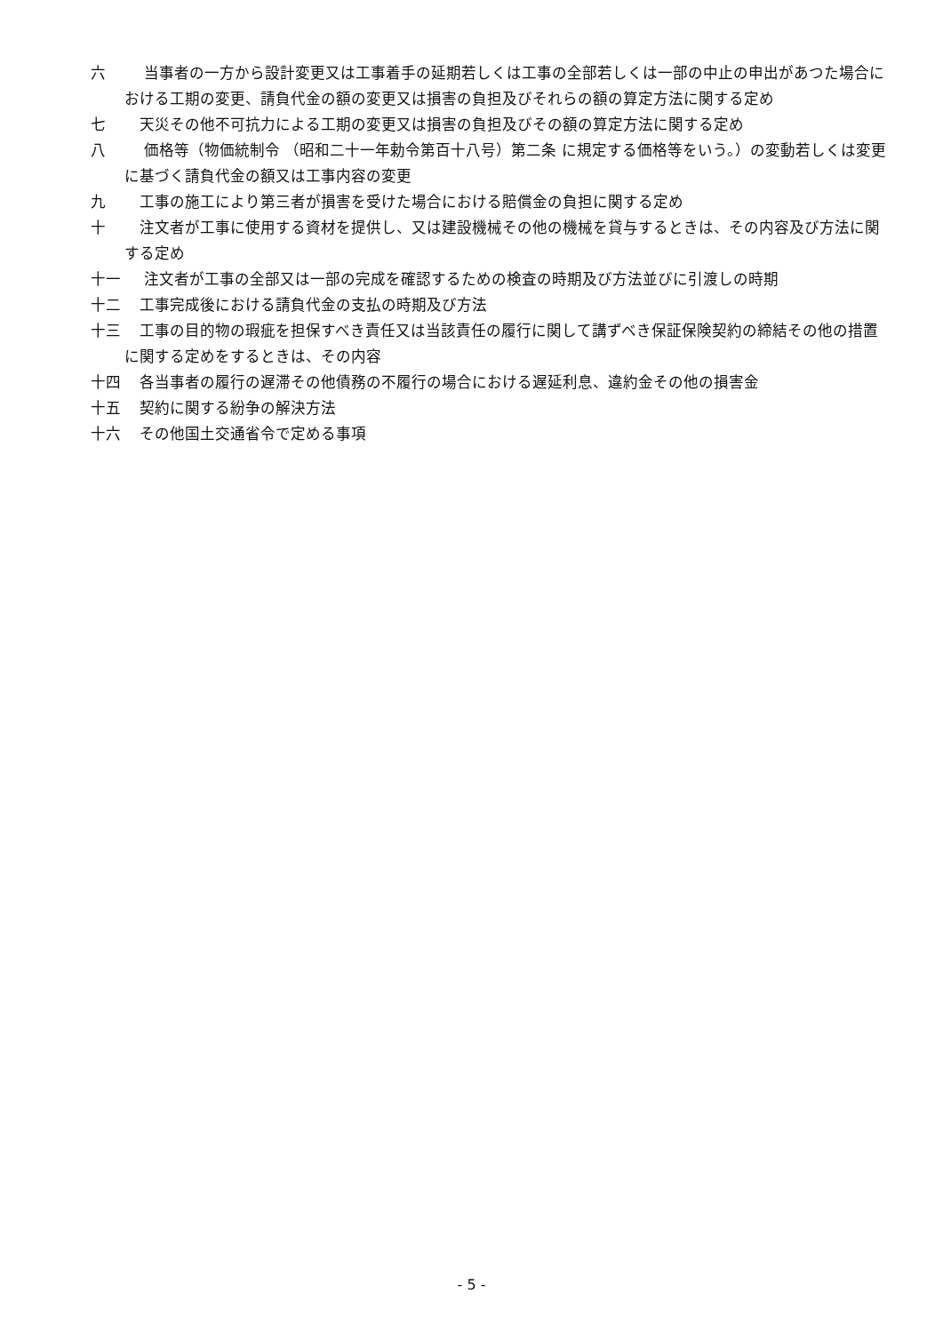六 当事者の一方から設計変更又は工事着手の延期若しくは工事の全部若しくは一部の中止の申出があつた場合における工期の変更、請負代金の額の変更又は損害の負担及びそれらの額の算定方法に関する定め
七 天災その他不可抗力による工期の変更又は損害の負担及びその額の算定方法に関する定め
八 価格等（物価統制令 （昭和二十一年勅令第百十八号）第二条 に規定する価格等をいう。）の変動若しくは変更に基づく請負代金の額又は工事内容の変更
九 工事の施工により第三者が損害を受けた場合における賠償金の負担に関する定め
十 注文者が工事に使用する資材を提供し、又は建設機械その他の機械を貸与するときは、その内容及び方法に関する定め
十一 注文者が工事の全部又は一部の完成を確認するための検査の時期及び方法並びに引渡しの時期
十二 工事完成後における請負代金の支払の時期及び方法
十三 工事の目的物の瑕疵を担保すべき責任又は当該責任の履行に関して講ずべき保証保険契約の締結その他の措置に関する定めをするときは、その内容
十四 各当事者の履行の遅滞その他債務の不履行の場合における遅延利息、違約金その他の損害金
十五 契約に関する紛争の解決方法
十六 その他国土交通省令で定める事項
- 5 -